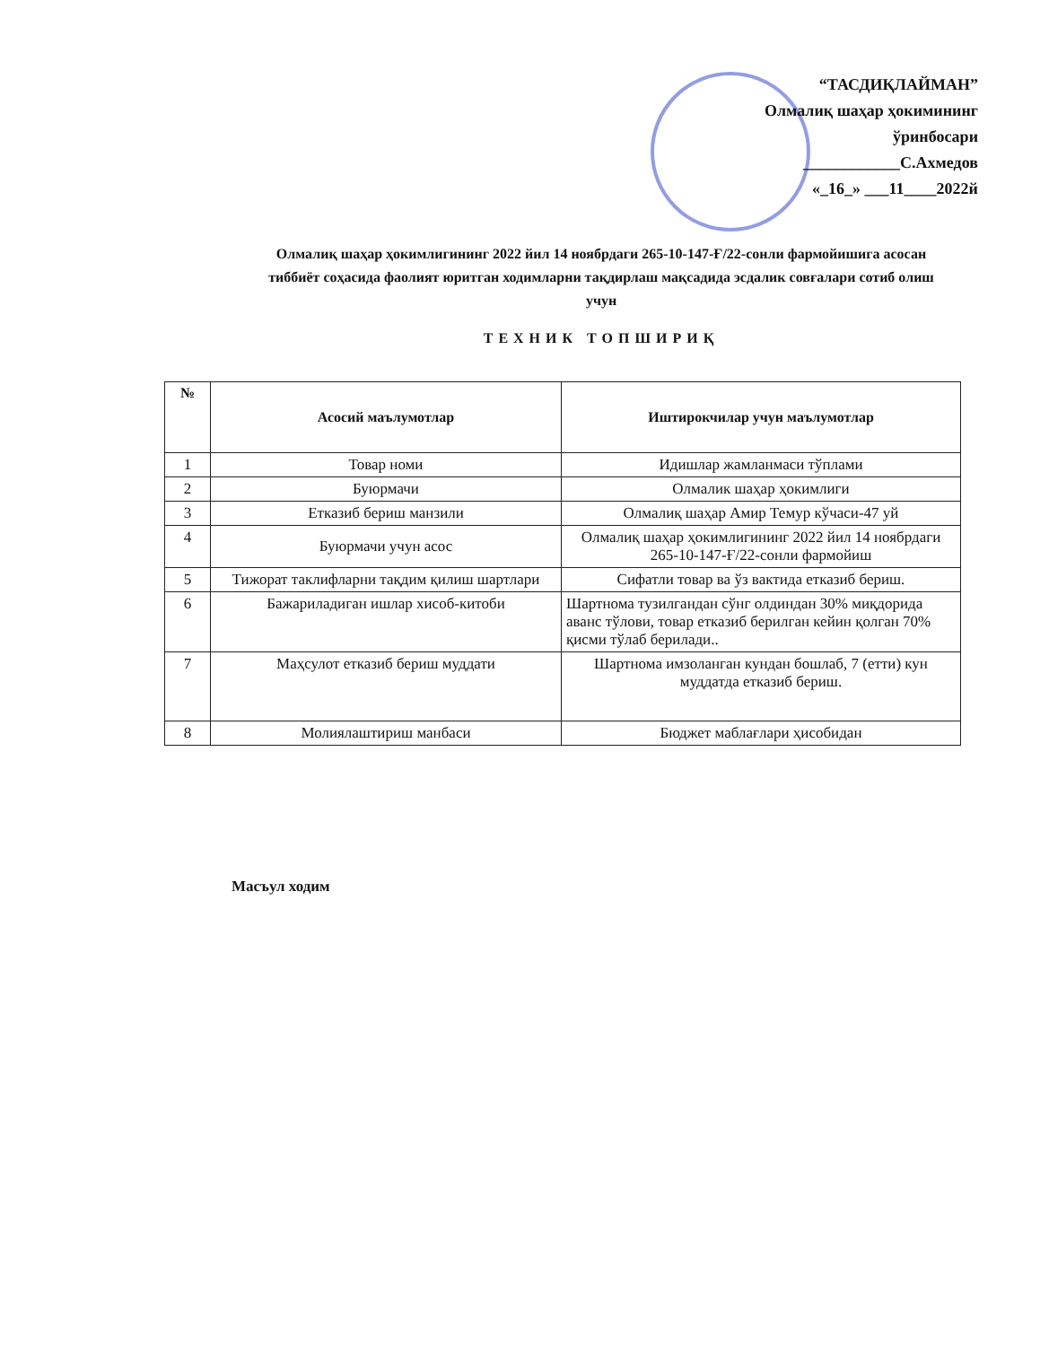“ТАСДИҚЛАЙМАН”
Олмалиқ шаҳар ҳокимининг
ўринбосари
____________С.Ахмедов
«_16_» ___11____2022й
Олмалиқ шаҳар ҳокимлигининг 2022 йил 14 ноябрдаги 265-10-147-Ғ/22-сонли фармойишига асосан тиббиёт соҳасида фаолият юритган ходимларни тақдирлаш мақсадида эсдалик совғалари сотиб олиш учун
ТЕХНИК ТОПШИРИҚ
| № | Асосий маълумотлар | Иштирокчилар учун маълумотлар |
| --- | --- | --- |
| 1 | Товар номи | Идишлар жамланмаси тўплами |
| 2 | Буюрмачи | Олмалик шаҳар ҳокимлиги |
| 3 | Етказиб бериш манзили | Олмалиқ шаҳар Амир Темур кўчаси-47 уй |
| 4 | Буюрмачи учун асос | Олмалиқ шаҳар ҳокимлигининг 2022 йил 14 ноябрдаги 265-10-147-Ғ/22-сонли фармойиш |
| 5 | Тижорат таклифларни тақдим қилиш шартлари | Сифатли товар ва ўз вактида етказиб бериш. |
| 6 | Бажариладиган ишлар хисоб-китоби | Шартнома тузилгандан сўнг олдиндан 30% миқдорида аванс тўлови, товар етказиб берилган кейин қолган 70% қисми тўлаб берилади.. |
| 7 | Маҳсулот етказиб бериш муддати | Шартнома имзоланган кундан бошлаб, 7 (етти) кун муддатда етказиб бериш. |
| 8 | Молиялаштириш манбаси | Бюджет маблағлари ҳисобидан |
Масъул ходим